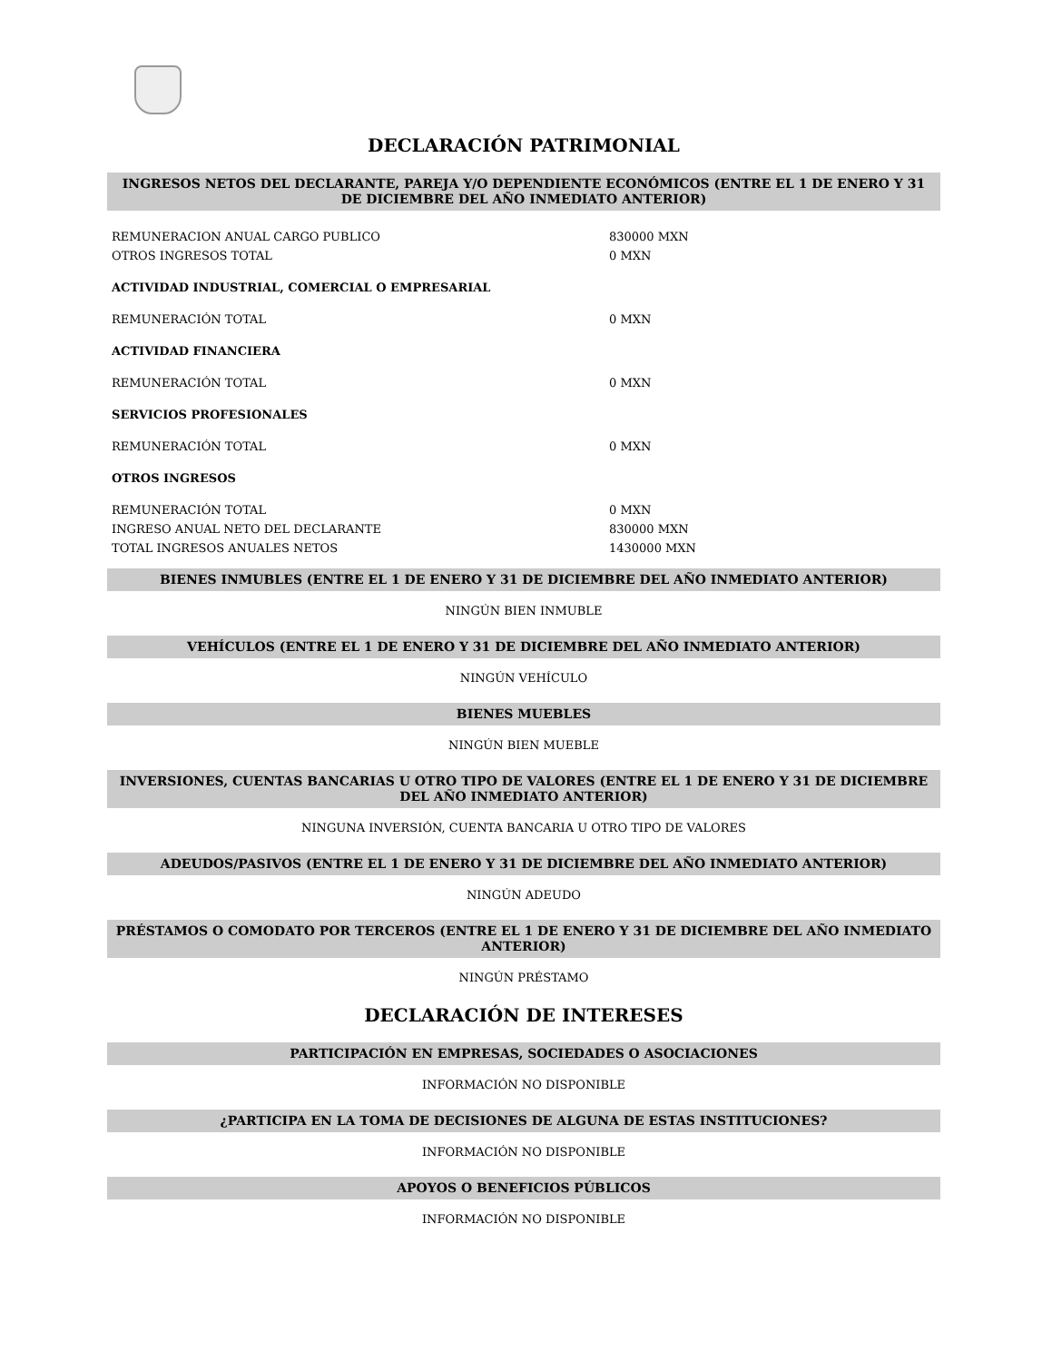DECLARACIÓN PATRIMONIAL
INGRESOS NETOS DEL DECLARANTE, PAREJA Y/O DEPENDIENTE ECONÓMICOS (ENTRE EL 1 DE ENERO Y 31 DE DICIEMBRE DEL AÑO INMEDIATO ANTERIOR)
| REMUNERACION ANUAL CARGO PUBLICO | 830000 MXN |
| OTROS INGRESOS TOTAL | 0 MXN |
| ACTIVIDAD INDUSTRIAL, COMERCIAL O EMPRESARIAL | |
| REMUNERACIÓN TOTAL | 0 MXN |
| ACTIVIDAD FINANCIERA | |
| REMUNERACIÓN TOTAL | 0 MXN |
| SERVICIOS PROFESIONALES | |
| REMUNERACIÓN TOTAL | 0 MXN |
| OTROS INGRESOS | |
| REMUNERACIÓN TOTAL | 0 MXN |
| INGRESO ANUAL NETO DEL DECLARANTE | 830000 MXN |
| TOTAL INGRESOS ANUALES NETOS | 1430000 MXN |
BIENES INMUBLES (ENTRE EL 1 DE ENERO Y 31 DE DICIEMBRE DEL AÑO INMEDIATO ANTERIOR)
NINGÚN BIEN INMUBLE
VEHÍCULOS (ENTRE EL 1 DE ENERO Y 31 DE DICIEMBRE DEL AÑO INMEDIATO ANTERIOR)
NINGÚN VEHÍCULO
BIENES MUEBLES
NINGÚN BIEN MUEBLE
INVERSIONES, CUENTAS BANCARIAS U OTRO TIPO DE VALORES (ENTRE EL 1 DE ENERO Y 31 DE DICIEMBRE DEL AÑO INMEDIATO ANTERIOR)
NINGUNA INVERSIÓN, CUENTA BANCARIA U OTRO TIPO DE VALORES
ADEUDOS/PASIVOS (ENTRE EL 1 DE ENERO Y 31 DE DICIEMBRE DEL AÑO INMEDIATO ANTERIOR)
NINGÚN ADEUDO
PRÉSTAMOS O COMODATO POR TERCEROS (ENTRE EL 1 DE ENERO Y 31 DE DICIEMBRE DEL AÑO INMEDIATO ANTERIOR)
NINGÚN PRÉSTAMO
DECLARACIÓN DE INTERESES
PARTICIPACIÓN EN EMPRESAS, SOCIEDADES O ASOCIACIONES
INFORMACIÓN NO DISPONIBLE
¿PARTICIPA EN LA TOMA DE DECISIONES DE ALGUNA DE ESTAS INSTITUCIONES?
INFORMACIÓN NO DISPONIBLE
APOYOS O BENEFICIOS PÚBLICOS
INFORMACIÓN NO DISPONIBLE